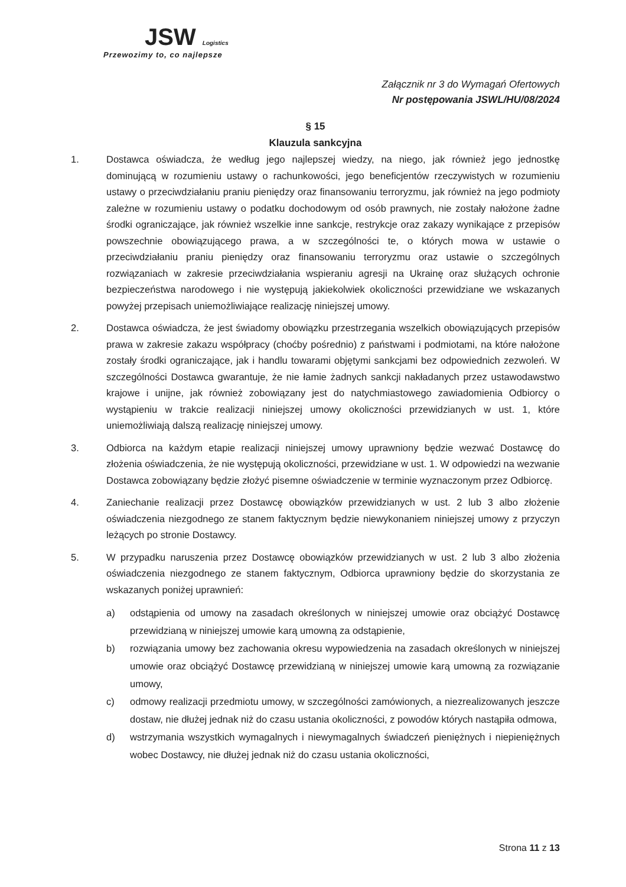JSW Logistics
Przewozimy to, co najlepsze
Załącznik nr 3 do Wymagań Ofertowych
Nr postępowania JSWL/HU/08/2024
§ 15
Klauzula sankcyjna
1. Dostawca oświadcza, że według jego najlepszej wiedzy, na niego, jak również jego jednostkę dominującą w rozumieniu ustawy o rachunkowości, jego beneficjentów rzeczywistych w rozumieniu ustawy o przeciwdziałaniu praniu pieniędzy oraz finansowaniu terroryzmu, jak również na jego podmioty zależne w rozumieniu ustawy o podatku dochodowym od osób prawnych, nie zostały nałożone żadne środki ograniczające, jak również wszelkie inne sankcje, restrykcje oraz zakazy wynikające z przepisów powszechnie obowiązującego prawa, a w szczególności te, o których mowa w ustawie o przeciwdziałaniu praniu pieniędzy oraz finansowaniu terroryzmu oraz ustawie o szczególnych rozwiązaniach w zakresie przeciwdziałania wspieraniu agresji na Ukrainę oraz służących ochronie bezpieczeństwa narodowego i nie występują jakiekolwiek okoliczności przewidziane we wskazanych powyżej przepisach uniemożliwiające realizację niniejszej umowy.
2. Dostawca oświadcza, że jest świadomy obowiązku przestrzegania wszelkich obowiązujących przepisów prawa w zakresie zakazu współpracy (choćby pośrednio) z państwami i podmiotami, na które nałożone zostały środki ograniczające, jak i handlu towarami objętymi sankcjami bez odpowiednich zezwoleń. W szczególności Dostawca gwarantuje, że nie łamie żadnych sankcji nakładanych przez ustawodawstwo krajowe i unijne, jak również zobowiązany jest do natychmiastowego zawiadomienia Odbiorcy o wystąpieniu w trakcie realizacji niniejszej umowy okoliczności przewidzianych w ust. 1, które uniemożliwiają dalszą realizację niniejszej umowy.
3. Odbiorca na każdym etapie realizacji niniejszej umowy uprawniony będzie wezwać Dostawcę do złożenia oświadczenia, że nie występują okoliczności, przewidziane w ust. 1. W odpowiedzi na wezwanie Dostawca zobowiązany będzie złożyć pisemne oświadczenie w terminie wyznaczonym przez Odbiorcę.
4. Zaniechanie realizacji przez Dostawcę obowiązków przewidzianych w ust. 2 lub 3 albo złożenie oświadczenia niezgodnego ze stanem faktycznym będzie niewykonaniem niniejszej umowy z przyczyn leżących po stronie Dostawcy.
5. W przypadku naruszenia przez Dostawcę obowiązków przewidzianych w ust. 2 lub 3 albo złożenia oświadczenia niezgodnego ze stanem faktycznym, Odbiorca uprawniony będzie do skorzystania ze wskazanych poniżej uprawnień:
a) odstąpienia od umowy na zasadach określonych w niniejszej umowie oraz obciążyć Dostawcę przewidzianą w niniejszej umowie karą umowną za odstąpienie,
b) rozwiązania umowy bez zachowania okresu wypowiedzenia na zasadach określonych w niniejszej umowie oraz obciążyć Dostawcę przewidzianą w niniejszej umowie karą umowną za rozwiązanie umowy,
c) odmowy realizacji przedmiotu umowy, w szczególności zamówionych, a niezrealizowanych jeszcze dostaw, nie dłużej jednak niż do czasu ustania okoliczności, z powodów których nastąpiła odmowa,
d) wstrzymania wszystkich wymagalnych i niewymagalnych świadczeń pieniężnych i niepieniężnych wobec Dostawcy, nie dłużej jednak niż do czasu ustania okoliczności,
Strona 11 z 13